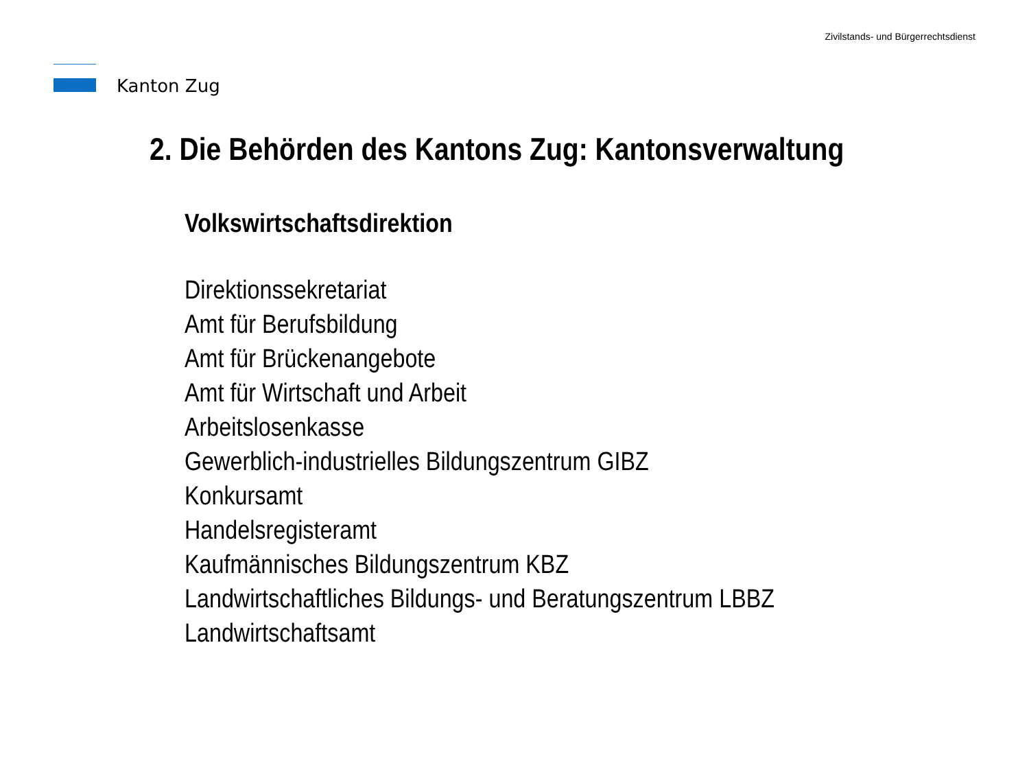Kanton Zug
Zivilstands- und Bürgerrechtsdienst
2. Die Behörden des Kantons Zug: Kantonsverwaltung
Volkswirtschaftsdirektion
Direktionssekretariat
Amt für Berufsbildung
Amt für Brückenangebote
Amt für Wirtschaft und Arbeit
Arbeitslosenkasse
Gewerblich-industrielles Bildungszentrum GIBZ
Konkursamt
Handelsregisteramt
Kaufmännisches Bildungszentrum KBZ
Landwirtschaftliches Bildungs- und Beratungszentrum LBBZ
Landwirtschaftsamt